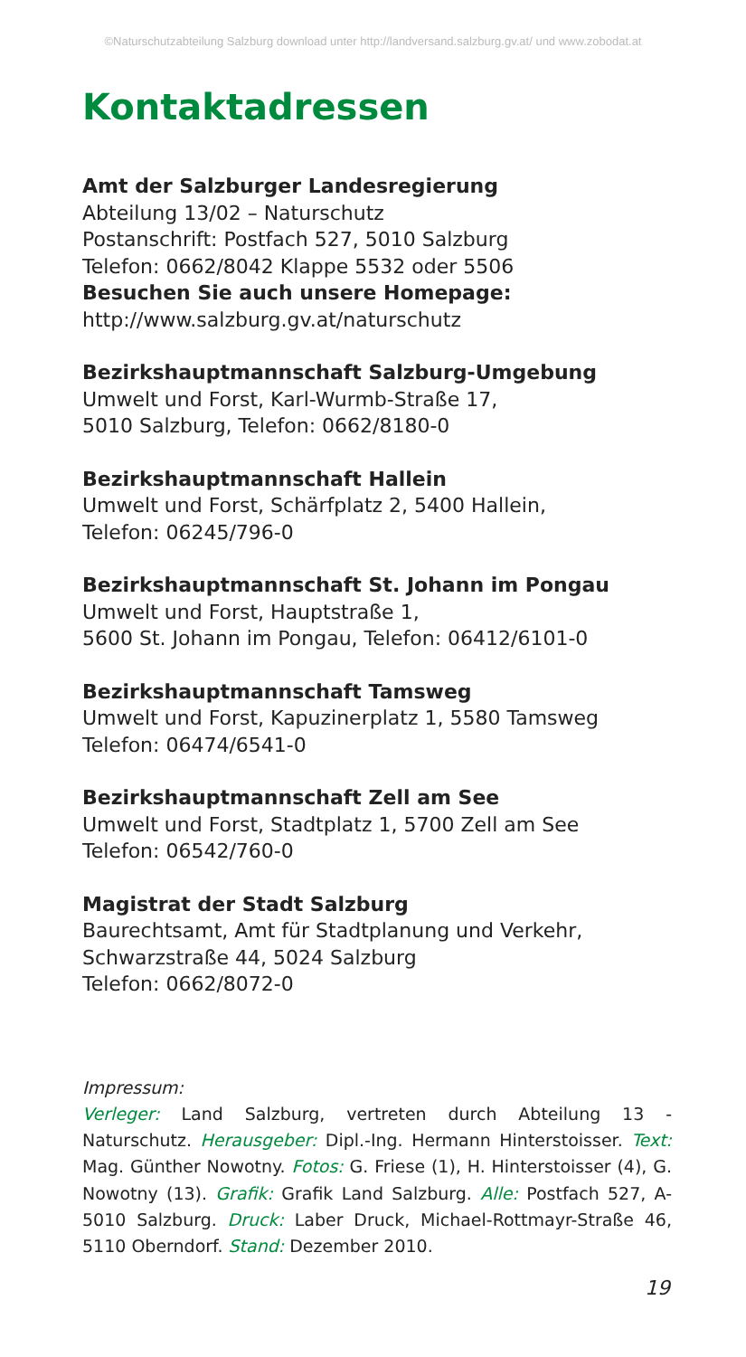©Naturschutzabteilung Salzburg download unter http://landversand.salzburg.gv.at/ und www.zobodat.at
Kontaktadressen
Amt der Salzburger Landesregierung
Abteilung 13/02 – Naturschutz
Postanschrift: Postfach 527, 5010 Salzburg
Telefon: 0662/8042 Klappe 5532 oder 5506
Besuchen Sie auch unsere Homepage:
http://www.salzburg.gv.at/naturschutz
Bezirkshauptmannschaft Salzburg-Umgebung
Umwelt und Forst, Karl-Wurmb-Straße 17,
5010 Salzburg, Telefon: 0662/8180-0
Bezirkshauptmannschaft Hallein
Umwelt und Forst, Schärfplatz 2, 5400 Hallein,
Telefon: 06245/796-0
Bezirkshauptmannschaft St. Johann im Pongau
Umwelt und Forst, Hauptstraße 1,
5600 St. Johann im Pongau, Telefon: 06412/6101-0
Bezirkshauptmannschaft Tamsweg
Umwelt und Forst, Kapuzinerplatz 1, 5580 Tamsweg
Telefon: 06474/6541-0
Bezirkshauptmannschaft Zell am See
Umwelt und Forst, Stadtplatz 1, 5700 Zell am See
Telefon: 06542/760-0
Magistrat der Stadt Salzburg
Baurechtsamt, Amt für Stadtplanung und Verkehr,
Schwarzstraße 44, 5024 Salzburg
Telefon: 0662/8072-0
Impressum:
Verleger: Land Salzburg, vertreten durch Abteilung 13 - Naturschutz. Herausgeber: Dipl.-Ing. Hermann Hinterstoisser. Text: Mag. Günther Nowotny. Fotos: G. Friese (1), H. Hinterstoisser (4), G. Nowotny (13). Grafik: Grafik Land Salzburg. Alle: Postfach 527, A-5010 Salzburg. Druck: Laber Druck, Michael-Rottmayr-Straße 46, 5110 Oberndorf. Stand: Dezember 2010.
19